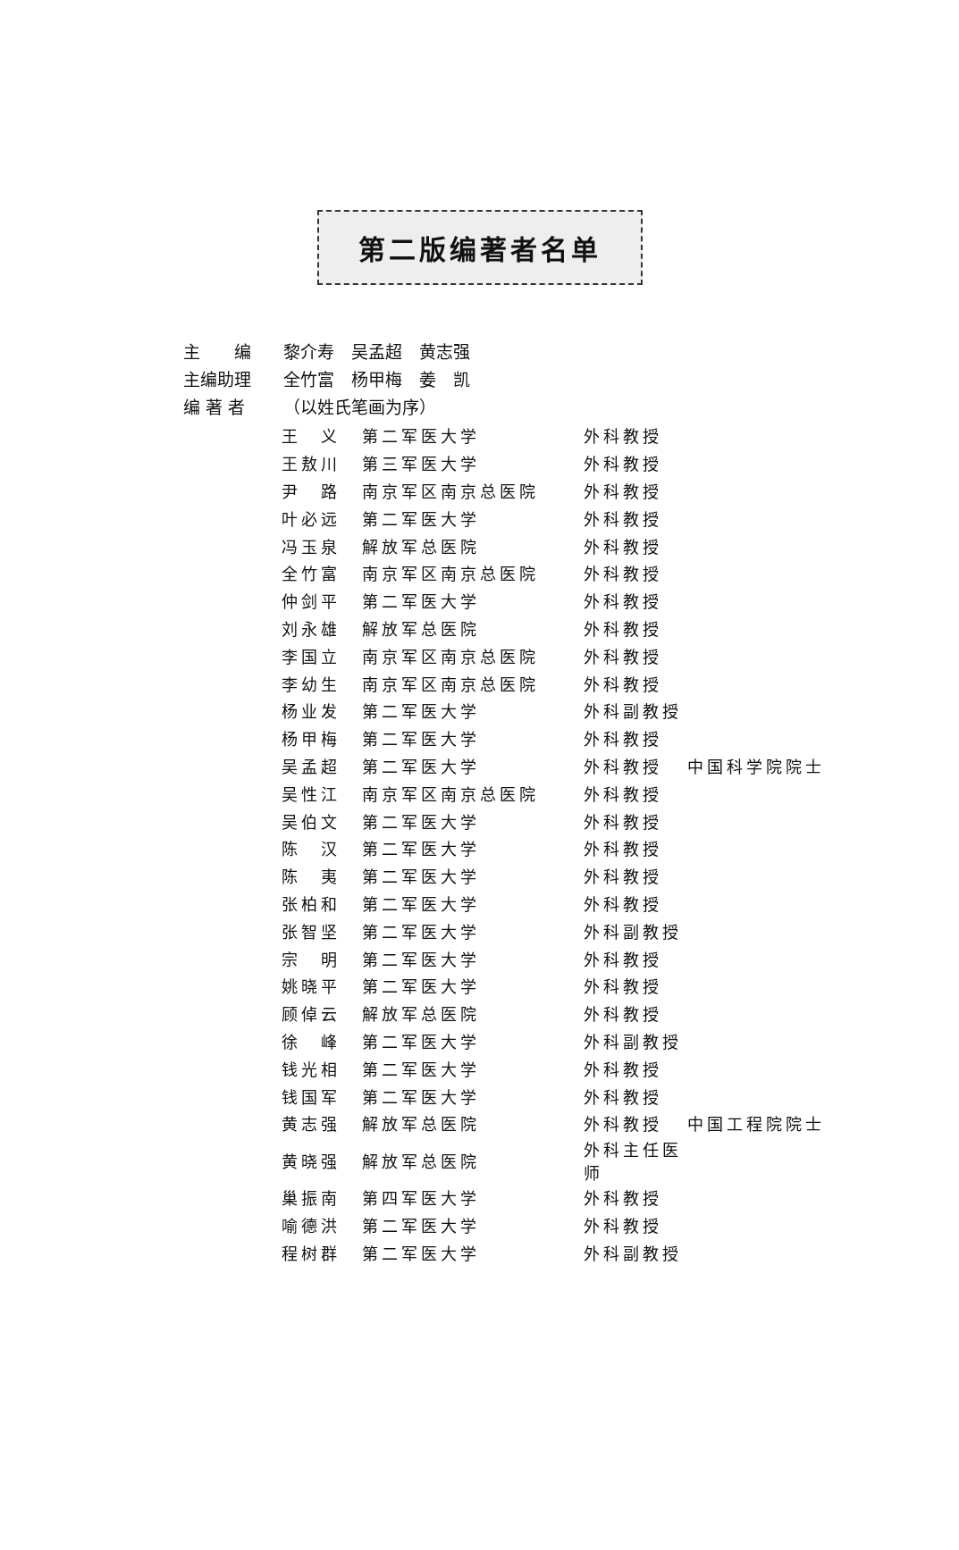第二版编著者名单
主　　编 黎介寿　吴孟超　黄志强
主编助理 全竹富　杨甲梅　姜　凯
编 著 者 （以姓氏笔画为序）
| 王 义 | 第二军医大学 | 外科教授 | |
| 王敖川 | 第三军医大学 | 外科教授 | |
| 尹 路 | 南京军区南京总医院 | 外科教授 | |
| 叶必远 | 第二军医大学 | 外科教授 | |
| 冯玉泉 | 解放军总医院 | 外科教授 | |
| 全竹富 | 南京军区南京总医院 | 外科教授 | |
| 仲剑平 | 第二军医大学 | 外科教授 | |
| 刘永雄 | 解放军总医院 | 外科教授 | |
| 李国立 | 南京军区南京总医院 | 外科教授 | |
| 李幼生 | 南京军区南京总医院 | 外科教授 | |
| 杨业发 | 第二军医大学 | 外科副教授 | |
| 杨甲梅 | 第二军医大学 | 外科教授 | |
| 吴孟超 | 第二军医大学 | 外科教授 | 中国科学院院士 |
| 吴性江 | 南京军区南京总医院 | 外科教授 | |
| 吴伯文 | 第二军医大学 | 外科教授 | |
| 陈 汉 | 第二军医大学 | 外科教授 | |
| 陈 夷 | 第二军医大学 | 外科教授 | |
| 张柏和 | 第二军医大学 | 外科教授 | |
| 张智坚 | 第二军医大学 | 外科副教授 | |
| 宗 明 | 第二军医大学 | 外科教授 | |
| 姚晓平 | 第二军医大学 | 外科教授 | |
| 顾倬云 | 解放军总医院 | 外科教授 | |
| 徐 峰 | 第二军医大学 | 外科副教授 | |
| 钱光相 | 第二军医大学 | 外科教授 | |
| 钱国军 | 第二军医大学 | 外科教授 | |
| 黄志强 | 解放军总医院 | 外科教授 | 中国工程院院士 |
| 黄晓强 | 解放军总医院 | 外科主任医师 | |
| 巢振南 | 第四军医大学 | 外科教授 | |
| 喻德洪 | 第二军医大学 | 外科教授 | |
| 程树群 | 第二军医大学 | 外科副教授 | |